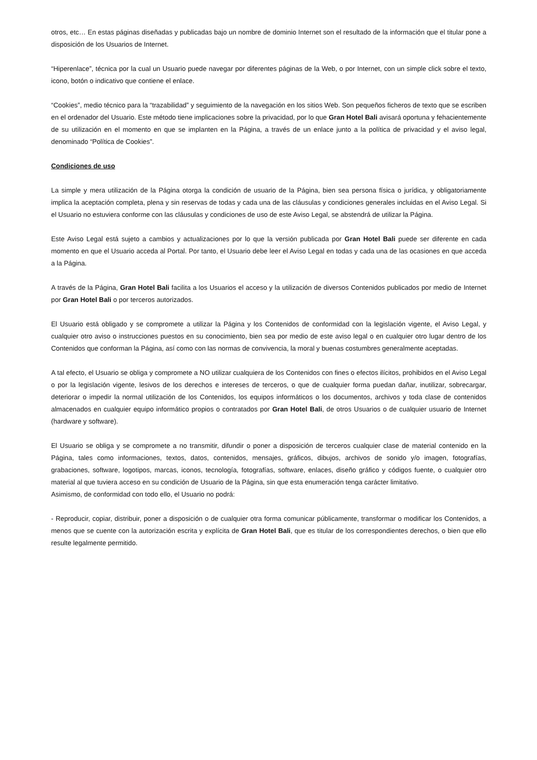otros, etc… En estas páginas diseñadas y publicadas bajo un nombre de dominio Internet son el resultado de la información que el titular pone a disposición de los Usuarios de Internet.
“Hiperenlace”, técnica por la cual un Usuario puede navegar por diferentes páginas de la Web, o por Internet, con un simple click sobre el texto, icono, botón o indicativo que contiene el enlace.
“Cookies”, medio técnico para la “trazabilidad” y seguimiento de la navegación en los sitios Web. Son pequeños ficheros de texto que se escriben en el ordenador del Usuario. Este método tiene implicaciones sobre la privacidad, por lo que Gran Hotel Bali avisará oportuna y fehacientemente de su utilización en el momento en que se implanten en la Página, a través de un enlace junto a la política de privacidad y el aviso legal, denominado “Política de Cookies”.
Condiciones de uso
La simple y mera utilización de la Página otorga la condición de usuario de la Página, bien sea persona física o jurídica, y obligatoriamente implica la aceptación completa, plena y sin reservas de todas y cada una de las cláusulas y condiciones generales incluidas en el Aviso Legal. Si el Usuario no estuviera conforme con las cláusulas y condiciones de uso de este Aviso Legal, se abstendrá de utilizar la Página.
Este Aviso Legal está sujeto a cambios y actualizaciones por lo que la versión publicada por Gran Hotel Bali puede ser diferente en cada momento en que el Usuario acceda al Portal. Por tanto, el Usuario debe leer el Aviso Legal en todas y cada una de las ocasiones en que acceda a la Página.
A través de la Página, Gran Hotel Bali facilita a los Usuarios el acceso y la utilización de diversos Contenidos publicados por medio de Internet por Gran Hotel Bali o por terceros autorizados.
El Usuario está obligado y se compromete a utilizar la Página y los Contenidos de conformidad con la legislación vigente, el Aviso Legal, y cualquier otro aviso o instrucciones puestos en su conocimiento, bien sea por medio de este aviso legal o en cualquier otro lugar dentro de los Contenidos que conforman la Página, así como con las normas de convivencia, la moral y buenas costumbres generalmente aceptadas.
A tal efecto, el Usuario se obliga y compromete a NO utilizar cualquiera de los Contenidos con fines o efectos ilícitos, prohibidos en el Aviso Legal o por la legislación vigente, lesivos de los derechos e intereses de terceros, o que de cualquier forma puedan dañar, inutilizar, sobrecargar, deteriorar o impedir la normal utilización de los Contenidos, los equipos informáticos o los documentos, archivos y toda clase de contenidos almacenados en cualquier equipo informático propios o contratados por Gran Hotel Bali, de otros Usuarios o de cualquier usuario de Internet (hardware y software).
El Usuario se obliga y se compromete a no transmitir, difundir o poner a disposición de terceros cualquier clase de material contenido en la Página, tales como informaciones, textos, datos, contenidos, mensajes, gráficos, dibujos, archivos de sonido y/o imagen, fotografías, grabaciones, software, logotipos, marcas, iconos, tecnología, fotografías, software, enlaces, diseño gráfico y códigos fuente, o cualquier otro material al que tuviera acceso en su condición de Usuario de la Página, sin que esta enumeración tenga carácter limitativo.
Asimismo, de conformidad con todo ello, el Usuario no podrá:
- Reproducir, copiar, distribuir, poner a disposición o de cualquier otra forma comunicar públicamente, transformar o modificar los Contenidos, a menos que se cuente con la autorización escrita y explícita de Gran Hotel Bali, que es titular de los correspondientes derechos, o bien que ello resulte legalmente permitido.